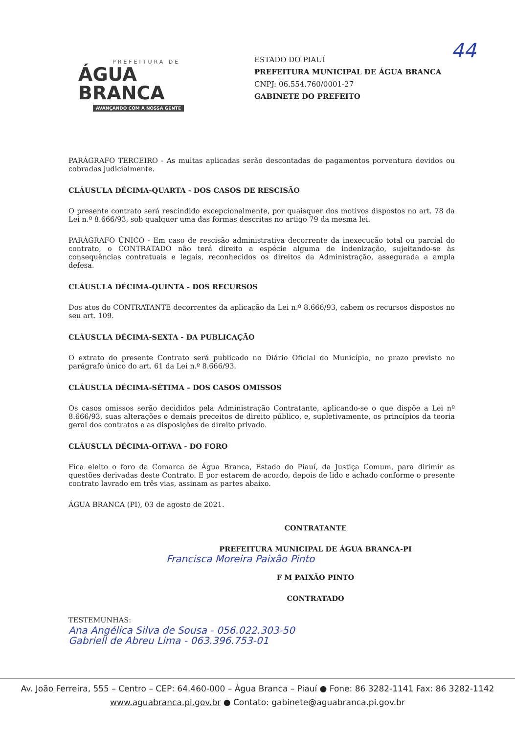PREFEITURA DE
ÁGUA BRANCA
AVANÇANDO COM A NOSSA GENTE
ESTADO DO PIAUÍ
PREFEITURA MUNICIPAL DE ÁGUA BRANCA
CNPJ: 06.554.760/0001-27
GABINETE DO PREFEITO
44
PARÁGRAFO TERCEIRO - As multas aplicadas serão descontadas de pagamentos porventura devidos ou cobradas judicialmente.
CLÁUSULA DÉCIMA-QUARTA - DOS CASOS DE RESCISÃO
O presente contrato será rescindido excepcionalmente, por quaisquer dos motivos dispostos no art. 78 da Lei n.º 8.666/93, sob qualquer uma das formas descritas no artigo 79 da mesma lei.
PARÁGRAFO ÚNICO - Em caso de rescisão administrativa decorrente da inexecução total ou parcial do contrato, o CONTRATADO não terá direito a espécie alguma de indenização, sujeitando-se às consequências contratuais e legais, reconhecidos os direitos da Administração, assegurada a ampla defesa.
CLÁUSULA DÉCIMA-QUINTA - DOS RECURSOS
Dos atos do CONTRATANTE decorrentes da aplicação da Lei n.º 8.666/93, cabem os recursos dispostos no seu art. 109.
CLÁUSULA DÉCIMA-SEXTA - DA PUBLICAÇÃO
O extrato do presente Contrato será publicado no Diário Oficial do Município, no prazo previsto no parágrafo único do art. 61 da Lei n.º 8.666/93.
CLÁUSULA DÉCIMA-SÉTIMA – DOS CASOS OMISSOS
Os casos omissos serão decididos pela Administração Contratante, aplicando-se o que dispõe a Lei nº 8.666/93, suas alterações e demais preceitos de direito público, e, supletivamente, os princípios da teoria geral dos contratos e as disposições de direito privado.
CLÁUSULA DÉCIMA-OITAVA - DO FORO
Fica eleito o foro da Comarca de Água Branca, Estado do Piauí, da Justiça Comum, para dirimir as questões derivadas deste Contrato. E por estarem de acordo, depois de lido e achado conforme o presente contrato lavrado em três vias, assinam as partes abaixo.
ÁGUA BRANCA (PI), 03 de agosto de 2021.
CONTRATANTE
PREFEITURA MUNICIPAL DE ÁGUA BRANCA-PI
Francisca Moreira Paixão Pinto
F M PAIXÃO PINTO
CONTRATADO
TESTEMUNHAS:
Ana Angélica Silva de Sousa - 056.022.303-50
Gabriell de Abreu Lima - 063.396.753-01
Av. João Ferreira, 555 – Centro – CEP: 64.460-000 – Água Branca – Piauí ● Fone: 86 3282-1141 Fax: 86 3282-1142
www.aguabranca.pi.gov.br ● Contato: gabinete@aguabranca.pi.gov.br